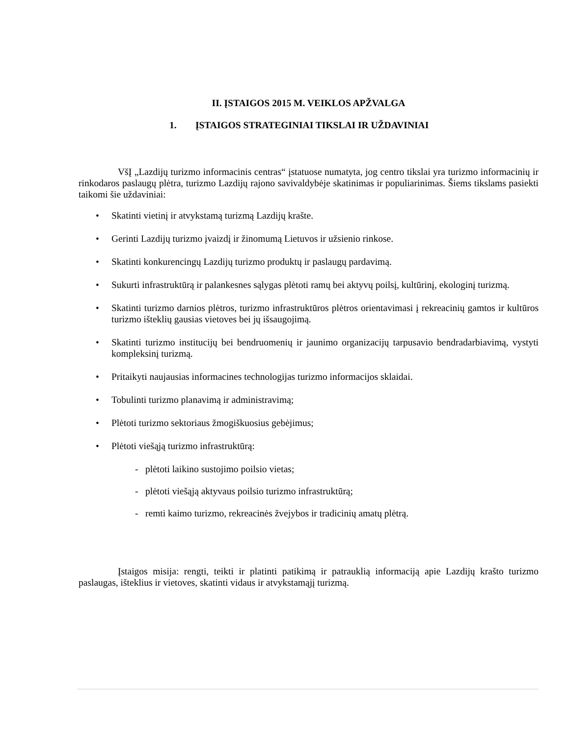II. ĮSTAIGOS 2015 M. VEIKLOS APŽVALGA
1. ĮSTAIGOS STRATEGINIAI TIKSLAI IR UŽDAVINIAI
VšĮ „Lazdijų turizmo informacinis centras“ įstatuose numatyta, jog centro tikslai yra turizmo informacinių ir rinkodaros paslaugų plėtra, turizmo Lazdijų rajono savivaldybėje skatinimas ir populiarinimas. Šiems tikslams pasiekti taikomi šie uždaviniai:
• Skatinti vietinį ir atvykstamą turizmą Lazdijų krašte.
• Gerinti Lazdijų turizmo įvaizdį ir žinomumą Lietuvos ir užsienio rinkose.
• Skatinti konkurencingų Lazdijų turizmo produktų ir paslaugų pardavimą.
• Sukurti infrastruktūrą ir palankesnes sąlygas plėtoti ramų bei aktyvų poilsį, kultūrinį, ekologinį turizmą.
• Skatinti turizmo darnios plėtros, turizmo infrastruktūros plėtros orientavimasi į rekreacinių gamtos ir kultūros turizmo išteklių gausias vietoves bei jų išsaugojimą.
• Skatinti turizmo institucijų bei bendruomenių ir jaunimo organizacijų tarpusavio bendradarbiavimą, vystyti kompleksinį turizmą.
• Pritaikyti naujausias informacines technologijas turizmo informacijos sklaidai.
• Tobulinti turizmo planavimą ir administravimą;
• Plėtoti turizmo sektoriaus žmogiškuosius gebėjimus;
• Plėtoti viešąją turizmo infrastruktūrą:
- plėtoti laikino sustojimo poilsio vietas;
- plėtoti viešąją aktyvaus poilsio turizmo infrastruktūrą;
- remti kaimo turizmo, rekreacinės žvejybos ir tradicinių amatų plėtrą.
Įstaigos misija: rengti, teikti ir platinti patikimą ir patrauklią informaciją apie Lazdijų krašto turizmo paslaugas, išteklius ir vietoves, skatinti vidaus ir atvykstamąjį turizmą.